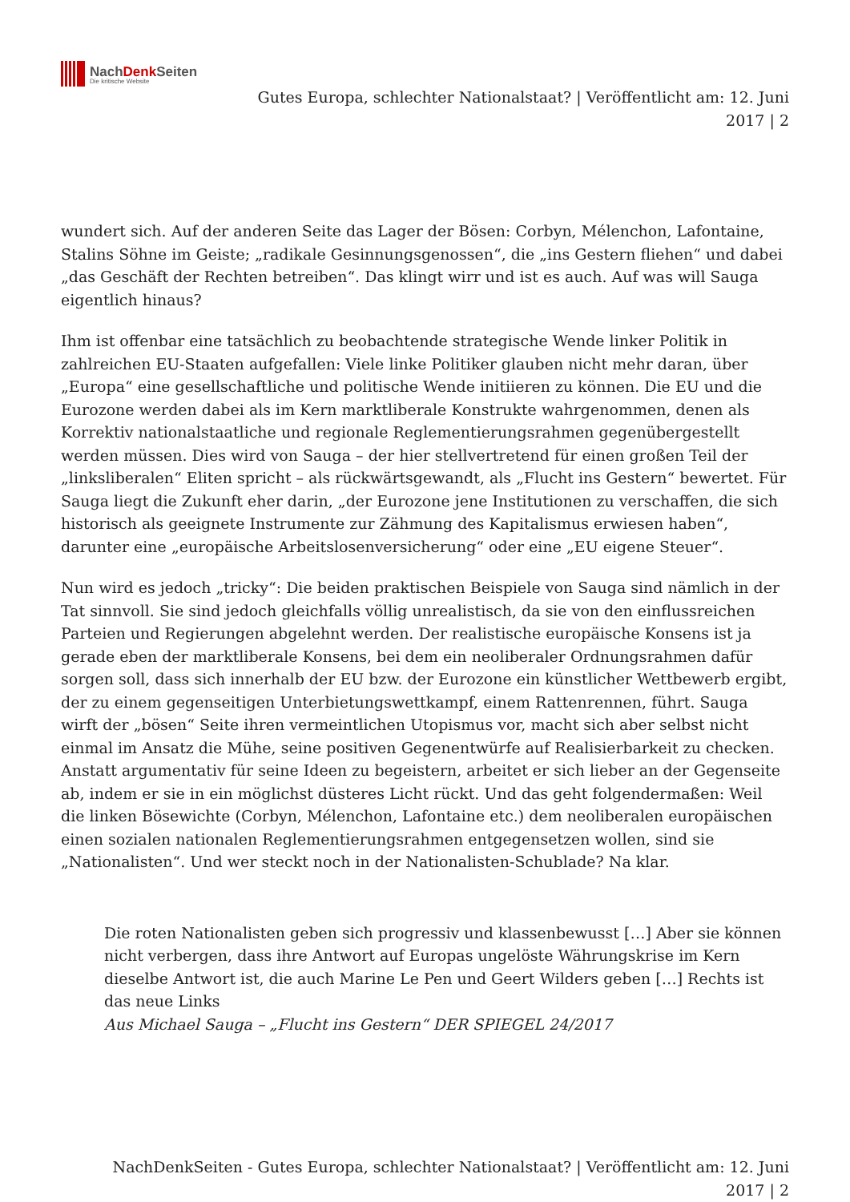NachDenk Seiten
Die kritische Website
Gutes Europa, schlechter Nationalstaat? | Veröffentlicht am: 12. Juni 2017 | 2
wundert sich. Auf der anderen Seite das Lager der Bösen: Corbyn, Mélenchon, Lafontaine, Stalins Söhne im Geiste; „radikale Gesinnungsgenossen“, die „ins Gestern fliehen“ und dabei „das Geschäft der Rechten betreiben“. Das klingt wirr und ist es auch. Auf was will Sauga eigentlich hinaus?
Ihm ist offenbar eine tatsächlich zu beobachtende strategische Wende linker Politik in zahlreichen EU-Staaten aufgefallen: Viele linke Politiker glauben nicht mehr daran, über „Europa“ eine gesellschaftliche und politische Wende initiieren zu können. Die EU und die Eurozone werden dabei als im Kern marktliberale Konstrukte wahrgenommen, denen als Korrektiv nationalstaatliche und regionale Reglementierungsrahmen gegenübergestellt werden müssen. Dies wird von Sauga – der hier stellvertretend für einen großen Teil der „linksliberalen“ Eliten spricht – als rückwärtsgewandt, als „Flucht ins Gestern“ bewertet. Für Sauga liegt die Zukunft eher darin, „der Eurozone jene Institutionen zu verschaffen, die sich historisch als geeignete Instrumente zur Zähmung des Kapitalismus erwiesen haben“, darunter eine „europäische Arbeitslosenversicherung“ oder eine „EU eigene Steuer“.
Nun wird es jedoch „tricky“: Die beiden praktischen Beispiele von Sauga sind nämlich in der Tat sinnvoll. Sie sind jedoch gleichfalls völlig unrealistisch, da sie von den einflussreichen Parteien und Regierungen abgelehnt werden. Der realistische europäische Konsens ist ja gerade eben der marktliberale Konsens, bei dem ein neoliberaler Ordnungsrahmen dafür sorgen soll, dass sich innerhalb der EU bzw. der Eurozone ein künstlicher Wettbewerb ergibt, der zu einem gegenseitigen Unterbietungswettkampf, einem Rattenrennen, führt. Sauga wirft der „bösen“ Seite ihren vermeintlichen Utopismus vor, macht sich aber selbst nicht einmal im Ansatz die Mühe, seine positiven Gegenentwürfe auf Realisierbarkeit zu checken.
Anstatt argumentativ für seine Ideen zu begeistern, arbeitet er sich lieber an der Gegenseite ab, indem er sie in ein möglichst düsteres Licht rückt. Und das geht folgendermaßen: Weil die linken Bösewichte (Corbyn, Mélenchon, Lafontaine etc.) dem neoliberalen europäischen einen sozialen nationalen Reglementierungsrahmen entgegensetzen wollen, sind sie „Nationalisten“. Und wer steckt noch in der Nationalisten-Schublade? Na klar.
Die roten Nationalisten geben sich progressiv und klassenbewusst […] Aber sie können nicht verbergen, dass ihre Antwort auf Europas ungelöste Währungskrise im Kern dieselbe Antwort ist, die auch Marine Le Pen und Geert Wilders geben […] Rechts ist das neue Links
Aus Michael Sauga – „Flucht ins Gestern“ DER SPIEGEL 24/2017
NachDenkSeiten - Gutes Europa, schlechter Nationalstaat? | Veröffentlicht am: 12. Juni 2017 | 2